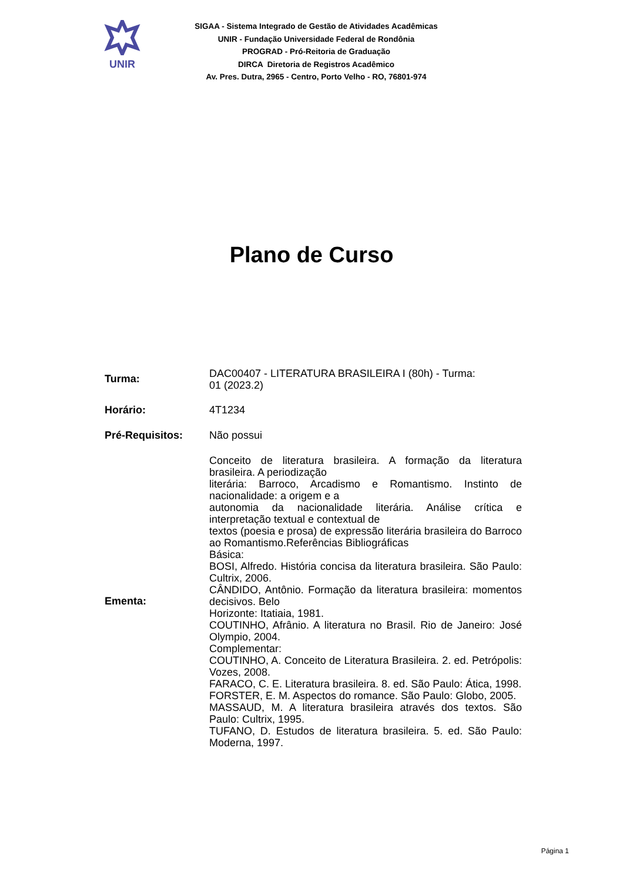UNIR
SIGAA - Sistema Integrado de Gestão de Atividades Acadêmicas
UNIR - Fundação Universidade Federal de Rondônia
PROGRAD - Pró-Reitoria de Graduação
DIRCA Diretoria de Registros Acadêmico
Av. Pres. Dutra, 2965 - Centro, Porto Velho - RO, 76801-974
Plano de Curso
| Turma: | DAC00407 - LITERATURA BRASILEIRA I (80h) - Turma: 01 (2023.2) |
| Horário: | 4T1234 |
| Pré-Requisitos: | Não possui |
| Ementa: | Conceito de literatura brasileira. A formação da literatura brasileira. A periodização literária: Barroco, Arcadismo e Romantismo. Instinto de nacionalidade: a origem e a autonomia da nacionalidade literária. Análise crítica e interpretação textual e contextual de textos (poesia e prosa) de expressão literária brasileira do Barroco ao Romantismo.Referências Bibliográficas Básica: BOSI, Alfredo. História concisa da literatura brasileira. São Paulo: Cultrix, 2006. CÂNDIDO, Antônio. Formação da literatura brasileira: momentos decisivos. Belo Horizonte: Itatiaia, 1981. COUTINHO, Afrânio. A literatura no Brasil. Rio de Janeiro: José Olympio, 2004. Complementar: COUTINHO, A. Conceito de Literatura Brasileira. 2. ed. Petrópolis: Vozes, 2008. FARACO, C. E. Literatura brasileira. 8. ed. São Paulo: Ática, 1998. FORSTER, E. M. Aspectos do romance. São Paulo: Globo, 2005. MASSAUD, M. A literatura brasileira através dos textos. São Paulo: Cultrix, 1995. TUFANO, D. Estudos de literatura brasileira. 5. ed. São Paulo: Moderna, 1997. |
Página 1